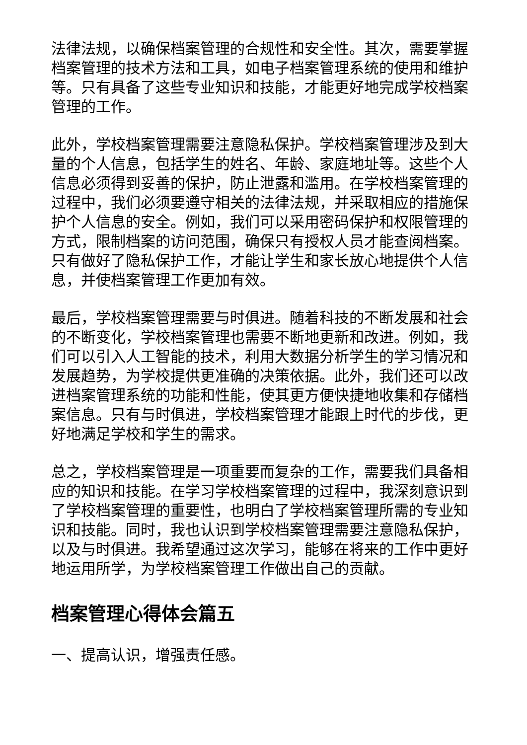法律法规，以确保档案管理的合规性和安全性。其次，需要掌握档案管理的技术方法和工具，如电子档案管理系统的使用和维护等。只有具备了这些专业知识和技能，才能更好地完成学校档案管理的工作。
此外，学校档案管理需要注意隐私保护。学校档案管理涉及到大量的个人信息，包括学生的姓名、年龄、家庭地址等。这些个人信息必须得到妥善的保护，防止泄露和滥用。在学校档案管理的过程中，我们必须要遵守相关的法律法规，并采取相应的措施保护个人信息的安全。例如，我们可以采用密码保护和权限管理的方式，限制档案的访问范围，确保只有授权人员才能查阅档案。只有做好了隐私保护工作，才能让学生和家长放心地提供个人信息，并使档案管理工作更加有效。
最后，学校档案管理需要与时俱进。随着科技的不断发展和社会的不断变化，学校档案管理也需要不断地更新和改进。例如，我们可以引入人工智能的技术，利用大数据分析学生的学习情况和发展趋势，为学校提供更准确的决策依据。此外，我们还可以改进档案管理系统的功能和性能，使其更方便快捷地收集和存储档案信息。只有与时俱进，学校档案管理才能跟上时代的步伐，更好地满足学校和学生的需求。
总之，学校档案管理是一项重要而复杂的工作，需要我们具备相应的知识和技能。在学习学校档案管理的过程中，我深刻意识到了学校档案管理的重要性，也明白了学校档案管理所需的专业知识和技能。同时，我也认识到学校档案管理需要注意隐私保护，以及与时俱进。我希望通过这次学习，能够在将来的工作中更好地运用所学，为学校档案管理工作做出自己的贡献。
档案管理心得体会篇五
一、提高认识，增强责任感。